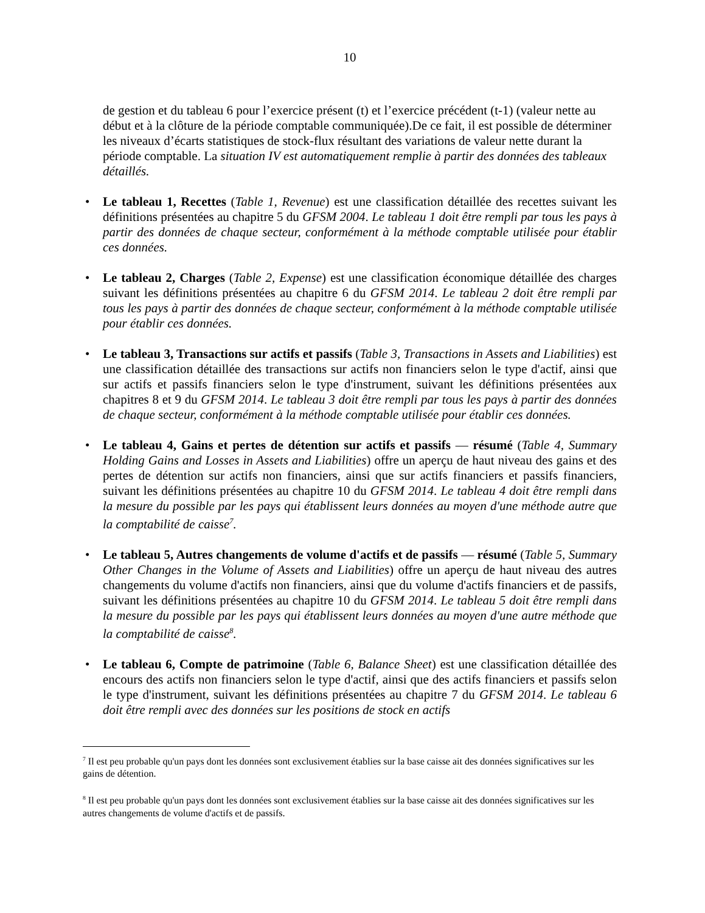10
de gestion et du tableau 6 pour l’exercice présent (t) et l’exercice précédent (t-1) (valeur nette au début et à la clôture de la période comptable communiquée).De ce fait, il est possible de déterminer les niveaux d’écarts statistiques de stock-flux résultant des variations de valeur nette durant la période comptable. La situation IV est automatiquement remplie à partir des données des tableaux détaillés.
• Le tableau 1, Recettes (Table 1, Revenue) est une classification détaillée des recettes suivant les définitions présentées au chapitre 5 du GFSM 2004. Le tableau 1 doit être rempli par tous les pays à partir des données de chaque secteur, conformément à la méthode comptable utilisée pour établir ces données.
• Le tableau 2, Charges (Table 2, Expense) est une classification économique détaillée des charges suivant les définitions présentées au chapitre 6 du GFSM 2014. Le tableau 2 doit être rempli par tous les pays à partir des données de chaque secteur, conformément à la méthode comptable utilisée pour établir ces données.
• Le tableau 3, Transactions sur actifs et passifs (Table 3, Transactions in Assets and Liabilities) est une classification détaillée des transactions sur actifs non financiers selon le type d'actif, ainsi que sur actifs et passifs financiers selon le type d'instrument, suivant les définitions présentées aux chapitres 8 et 9 du GFSM 2014. Le tableau 3 doit être rempli par tous les pays à partir des données de chaque secteur, conformément à la méthode comptable utilisée pour établir ces données.
• Le tableau 4, Gains et pertes de détention sur actifs et passifs — résumé (Table 4, Summary Holding Gains and Losses in Assets and Liabilities) offre un aperçu de haut niveau des gains et des pertes de détention sur actifs non financiers, ainsi que sur actifs financiers et passifs financiers, suivant les définitions présentées au chapitre 10 du GFSM 2014. Le tableau 4 doit être rempli dans la mesure du possible par les pays qui établissent leurs données au moyen d'une méthode autre que la comptabilité de caisse<sup>7</sup>.
• Le tableau 5, Autres changements de volume d'actifs et de passifs — résumé (Table 5, Summary Other Changes in the Volume of Assets and Liabilities) offre un aperçu de haut niveau des autres changements du volume d'actifs non financiers, ainsi que du volume d'actifs financiers et de passifs, suivant les définitions présentées au chapitre 10 du GFSM 2014. Le tableau 5 doit être rempli dans la mesure du possible par les pays qui établissent leurs données au moyen d'une autre méthode que la comptabilité de caisse<sup>8</sup>.
• Le tableau 6, Compte de patrimoine (Table 6, Balance Sheet) est une classification détaillée des encours des actifs non financiers selon le type d'actif, ainsi que des actifs financiers et passifs selon le type d'instrument, suivant les définitions présentées au chapitre 7 du GFSM 2014. Le tableau 6 doit être rempli avec des données sur les positions de stock en actifs
<sup>7</sup> Il est peu probable qu'un pays dont les données sont exclusivement établies sur la base caisse ait des données significatives sur les gains de détention.
<sup>8</sup> Il est peu probable qu'un pays dont les données sont exclusivement établies sur la base caisse ait des données significatives sur les autres changements de volume d'actifs et de passifs.